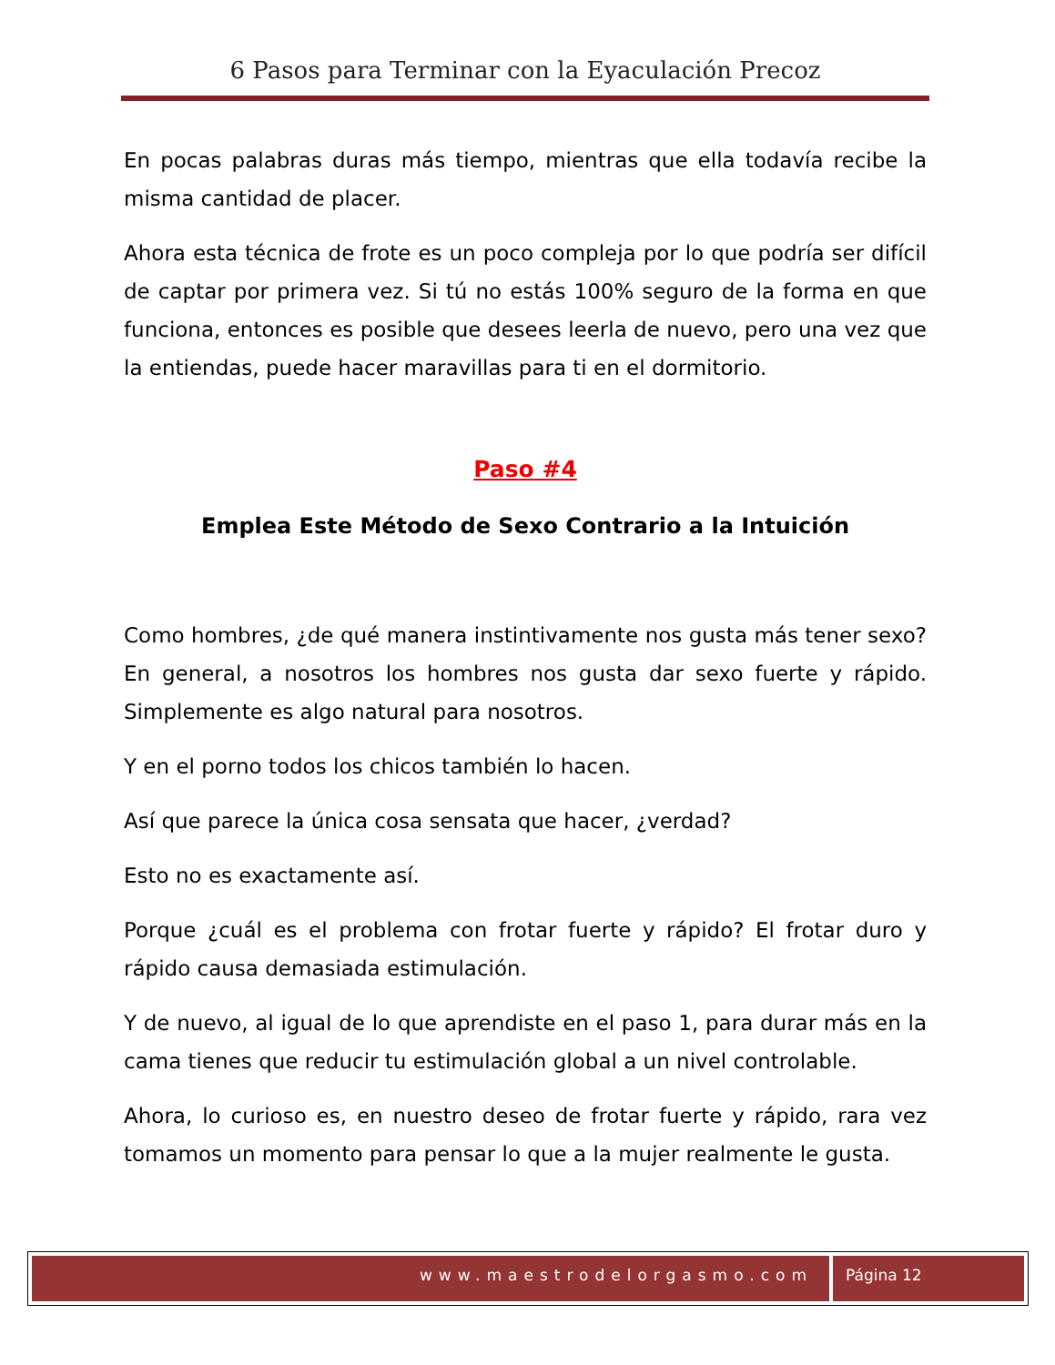6 Pasos para Terminar con la Eyaculación Precoz
En pocas palabras duras más tiempo, mientras que ella todavía recibe la misma cantidad de placer.
Ahora esta técnica de frote es un poco compleja por lo que podría ser difícil de captar por primera vez. Si tú no estás 100% seguro de la forma en que funciona, entonces es posible que desees leerla de nuevo, pero una vez que la entiendas, puede hacer maravillas para ti en el dormitorio.
Paso #4
Emplea Este Método de Sexo Contrario a la Intuición
Como hombres, ¿de qué manera instintivamente nos gusta más tener sexo? En general, a nosotros los hombres nos gusta dar sexo fuerte y rápido. Simplemente es algo natural para nosotros.
Y en el porno todos los chicos también lo hacen.
Así que parece la única cosa sensata que hacer, ¿verdad?
Esto no es exactamente así.
Porque ¿cuál es el problema con frotar fuerte y rápido? El frotar duro y rápido causa demasiada estimulación.
Y de nuevo, al igual de lo que aprendiste en el paso 1, para durar más en la cama tienes que reducir tu estimulación global a un nivel controlable.
Ahora, lo curioso es, en nuestro deseo de frotar fuerte y rápido, rara vez tomamos un momento para pensar lo que a la mujer realmente le gusta.
www.maestrodelorgasmo.com Página 12